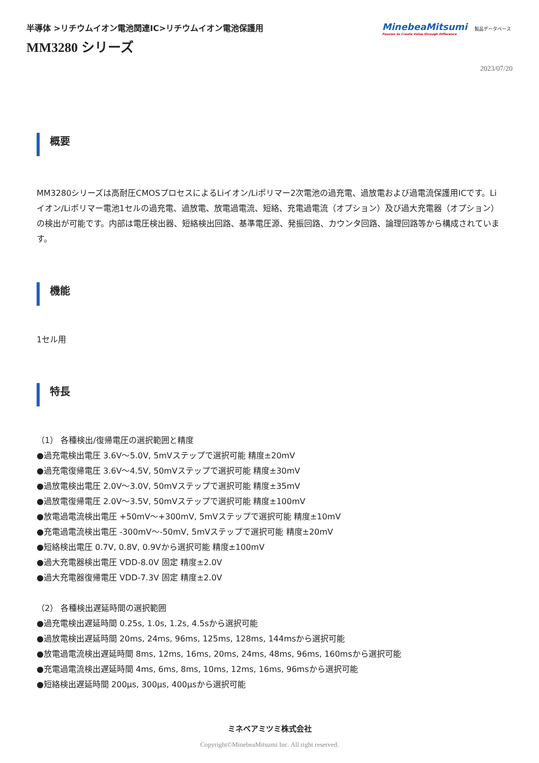半導体 >リチウムイオン電池関連IC>リチウムイオン電池保護用
MM3280 シリーズ
MinebeaMitsumi
Passion to Create Value through Difference
製品データベース
2023/07/20
概要
MM3280シリーズは高耐圧CMOSプロセスによるLiイオン/Liポリマー2次電池の過充電、過放電および過電流保護用ICです。Liイオン/Liポリマー電池1セルの過充電、過放電、放電過電流、短絡、充電過電流（オプション）及び過大充電器（オプション）の検出が可能です。内部は電圧検出器、短絡検出回路、基準電圧源、発振回路、カウンタ回路、論理回路等から構成されています。
機能
1セル用
特長
（1） 各種検出/復帰電圧の選択範囲と精度
●過充電検出電圧 3.6V～5.0V, 5mVステップで選択可能 精度±20mV
●過充電復帰電圧 3.6V～4.5V, 50mVステップで選択可能 精度±30mV
●過放電検出電圧 2.0V～3.0V, 50mVステップで選択可能 精度±35mV
●過放電復帰電圧 2.0V～3.5V, 50mVステップで選択可能 精度±100mV
●放電過電流検出電圧 +50mV～+300mV, 5mVステップで選択可能 精度±10mV
●充電過電流検出電圧 -300mV～-50mV, 5mVステップで選択可能 精度±20mV
●短絡検出電圧 0.7V, 0.8V, 0.9Vから選択可能 精度±100mV
●過大充電器検出電圧 VDD-8.0V 固定 精度±2.0V
●過大充電器復帰電圧 VDD-7.3V 固定 精度±2.0V
（2） 各種検出遅延時間の選択範囲
●過充電検出遅延時間 0.25s, 1.0s, 1.2s, 4.5sから選択可能
●過放電検出遅延時間 20ms, 24ms, 96ms, 125ms, 128ms, 144msから選択可能
●放電過電流検出遅延時間 8ms, 12ms, 16ms, 20ms, 24ms, 48ms, 96ms, 160msから選択可能
●充電過電流検出遅延時間 4ms, 6ms, 8ms, 10ms, 12ms, 16ms, 96msから選択可能
●短絡検出遅延時間 200μs, 300μs, 400μsから選択可能
ミネベアミツミ株式会社
Copyright©MinebeaMitsumi Inc. All right reserved.